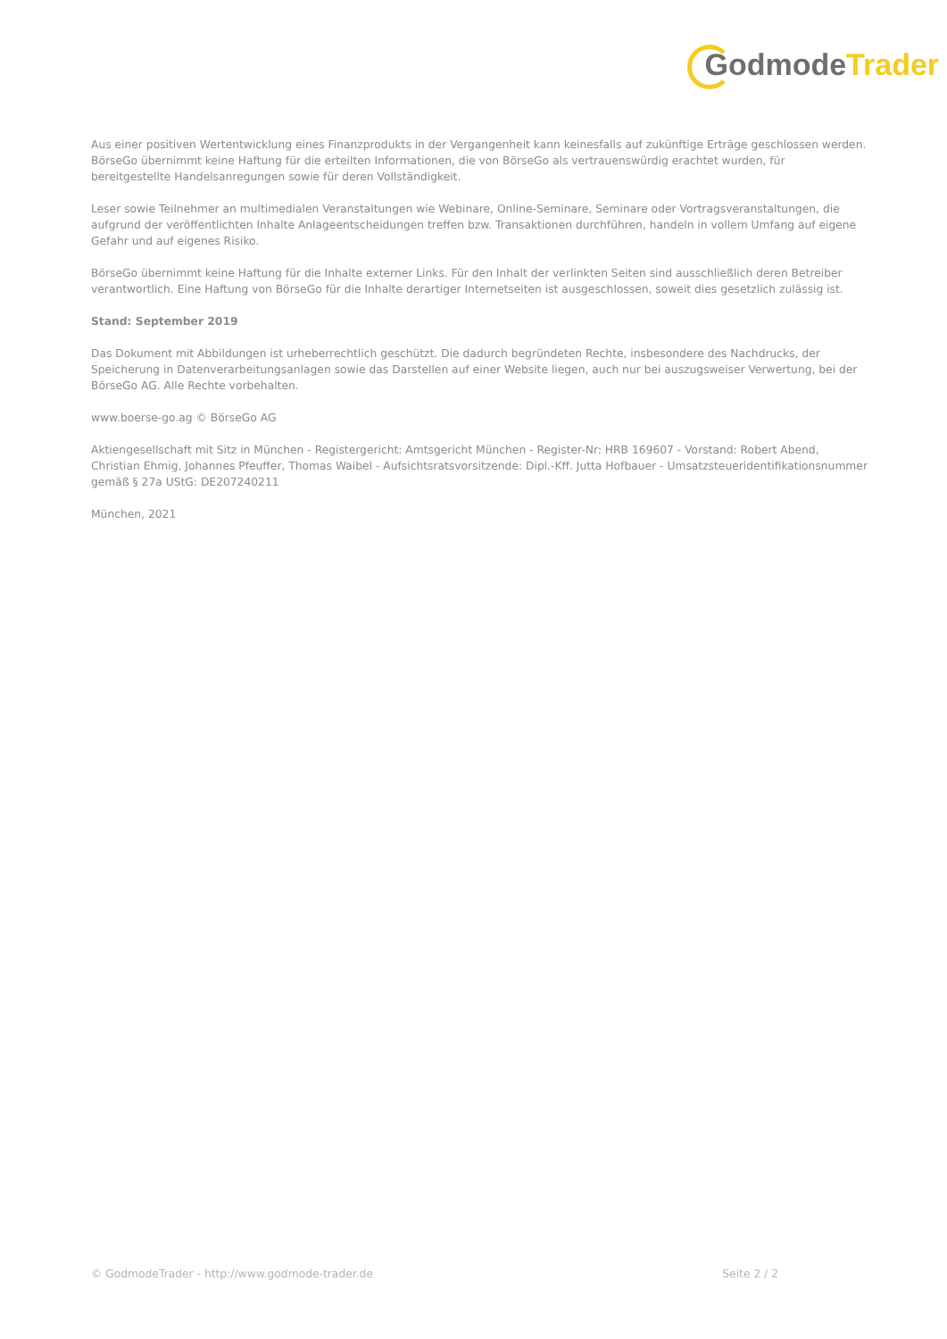GodmodeTrader
Aus einer positiven Wertentwicklung eines Finanzprodukts in der Vergangenheit kann keinesfalls auf zukünftige Erträge geschlossen werden. BörseGo übernimmt keine Haftung für die erteilten Informationen, die von BörseGo als vertrauenswürdig erachtet wurden, für bereitgestellte Handelsanregungen sowie für deren Vollständigkeit.
Leser sowie Teilnehmer an multimedialen Veranstaltungen wie Webinare, Online-Seminare, Seminare oder Vortragsveranstaltungen, die aufgrund der veröffentlichten Inhalte Anlageentscheidungen treffen bzw. Transaktionen durchführen, handeln in vollem Umfang auf eigene Gefahr und auf eigenes Risiko.
BörseGo übernimmt keine Haftung für die Inhalte externer Links. Für den Inhalt der verlinkten Seiten sind ausschließlich deren Betreiber verantwortlich. Eine Haftung von BörseGo für die Inhalte derartiger Internetseiten ist ausgeschlossen, soweit dies gesetzlich zulässig ist.
Stand: September 2019
Das Dokument mit Abbildungen ist urheberrechtlich geschützt. Die dadurch begründeten Rechte, insbesondere des Nachdrucks, der Speicherung in Datenverarbeitungsanlagen sowie das Darstellen auf einer Website liegen, auch nur bei auszugsweiser Verwertung, bei der BörseGo AG. Alle Rechte vorbehalten.
www.boerse-go.ag © BörseGo AG
Aktiengesellschaft mit Sitz in München - Registergericht: Amtsgericht München - Register-Nr: HRB 169607 - Vorstand: Robert Abend, Christian Ehmig, Johannes Pfeuffer, Thomas Waibel - Aufsichtsratsvorsitzende: Dipl.-Kff. Jutta Hofbauer - Umsatzsteueridentifikationsnummer gemäß § 27a UStG: DE207240211
München, 2021
© GodmodeTrader - http://www.godmode-trader.de Seite 2 / 2